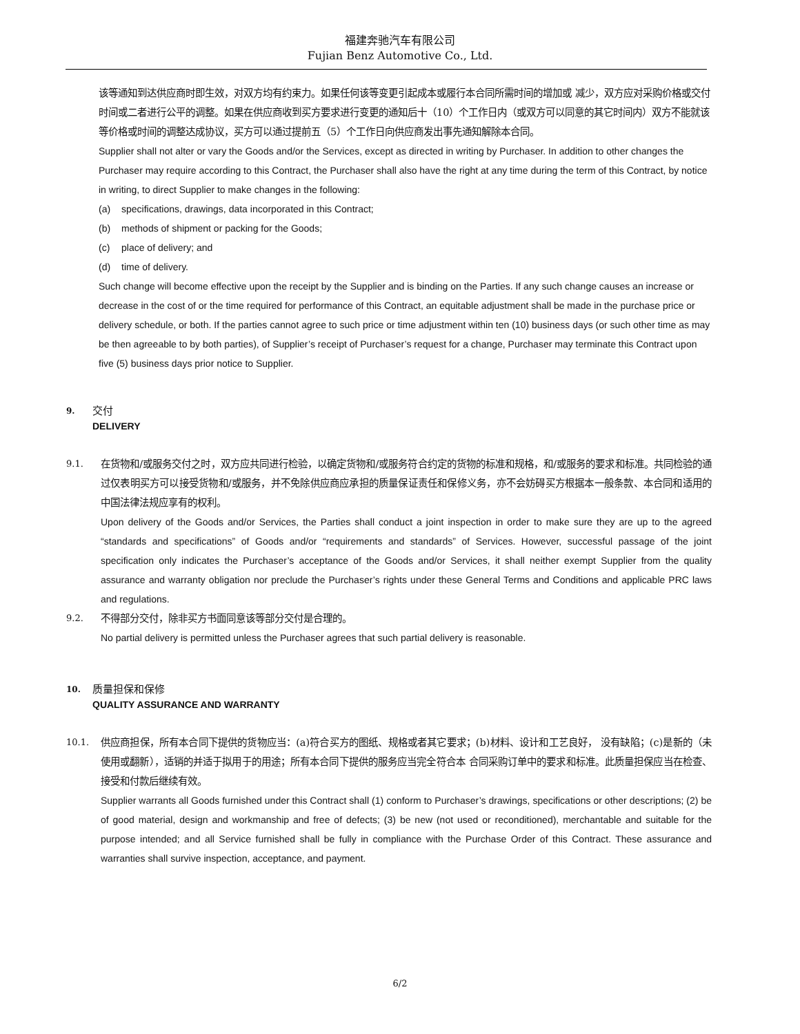福建奔驰汽车有限公司
Fujian Benz Automotive Co., Ltd.
该等通知到达供应商时即生效，对双方均有约束力。如果任何该等变更引起成本或履行本合同所需时间的增加或 减少，双方应对采购价格或交付时间或二者进行公平的调整。如果在供应商收到买方要求进行变更的通知后十（10）个工作日内（或双方可以同意的其它时间内）双方不能就该等价格或时间的调整达成协议，买方可以通过提前五（5）个工作日向供应商发出事先通知解除本合同。
Supplier shall not alter or vary the Goods and/or the Services, except as directed in writing by Purchaser. In addition to other changes the Purchaser may require according to this Contract, the Purchaser shall also have the right at any time during the term of this Contract, by notice in writing, to direct Supplier to make changes in the following:
(a) specifications, drawings, data incorporated in this Contract;
(b) methods of shipment or packing for the Goods;
(c) place of delivery; and
(d) time of delivery.
Such change will become effective upon the receipt by the Supplier and is binding on the Parties. If any such change causes an increase or decrease in the cost of or the time required for performance of this Contract, an equitable adjustment shall be made in the purchase price or delivery schedule, or both. If the parties cannot agree to such price or time adjustment within ten (10) business days (or such other time as may be then agreeable to by both parties), of Supplier’s receipt of Purchaser’s request for a change, Purchaser may terminate this Contract upon five (5) business days prior notice to Supplier.
9. 交付
DELIVERY
9.1.
在货物和/或服务交付之时，双方应共同进行检验，以确定货物和/或服务符合约定的货物的标准和规格，和/或服务的要求和标准。共同检验的通过仅表明买方可以接受货物和/或服务，并不免除供应商应承担的质量保证责任和保修义务，亦不会妨碍买方根据本一般条款、本合同和适用的中国法律法规应享有的权利。
Upon delivery of the Goods and/or Services, the Parties shall conduct a joint inspection in order to make sure they are up to the agreed “standards and specifications” of Goods and/or “requirements and standards” of Services. However, successful passage of the joint specification only indicates the Purchaser’s acceptance of the Goods and/or Services, it shall neither exempt Supplier from the quality assurance and warranty obligation nor preclude the Purchaser’s rights under these General Terms and Conditions and applicable PRC laws and regulations.
9.2.
不得部分交付，除非买方书面同意该等部分交付是合理的。
No partial delivery is permitted unless the Purchaser agrees that such partial delivery is reasonable.
10. 质量担保和保修
QUALITY ASSURANCE AND WARRANTY
10.1.
供应商担保，所有本合同下提供的货物应当：(a)符合买方的图纸、规格或者其它要求；(b)材料、设计和工艺良好， 没有缺陷；(c)是新的（未使用或翻新），适销的并适于拟用于的用途；所有本合同下提供的服务应当完全符合本 合同采购订单中的要求和标准。此质量担保应当在检查、接受和付款后继续有效。
Supplier warrants all Goods furnished under this Contract shall (1) conform to Purchaser’s drawings, specifications or other descriptions; (2) be of good material, design and workmanship and free of defects; (3) be new (not used or reconditioned), merchantable and suitable for the purpose intended; and all Service furnished shall be fully in compliance with the Purchase Order of this Contract. These assurance and warranties shall survive inspection, acceptance, and payment.
6/2